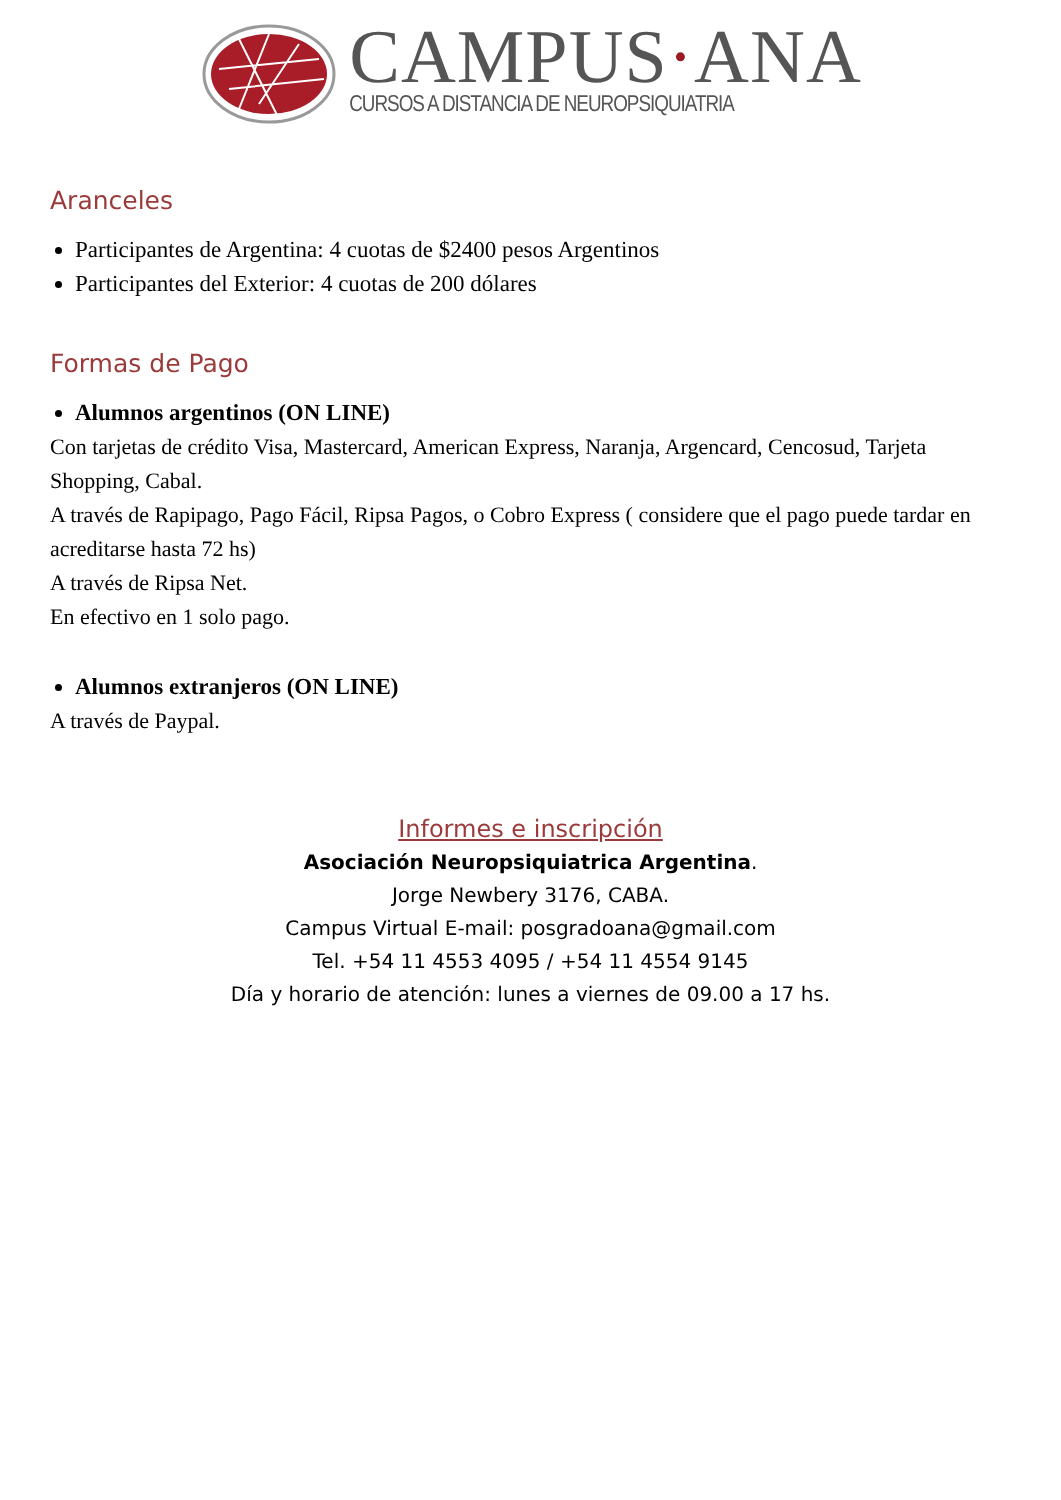CAMPUS·ANA
CURSOS A DISTANCIA DE NEUROPSIQUIATRIA
Aranceles
Participantes de Argentina: 4 cuotas de $2400 pesos Argentinos
Participantes del Exterior: 4 cuotas de 200 dólares
Formas de Pago
Alumnos argentinos (ON LINE)
Con tarjetas de crédito Visa, Mastercard, American Express, Naranja, Argencard, Cencosud, Tarjeta Shopping, Cabal.
A través de Rapipago, Pago Fácil, Ripsa Pagos, o Cobro Express ( considere que el pago puede tardar en acreditarse hasta 72 hs)
A través de Ripsa Net.
En efectivo en 1 solo pago.
Alumnos extranjeros (ON LINE)
A través de Paypal.
Informes e inscripción
Asociación Neuropsiquiatrica Argentina.
Jorge Newbery 3176, CABA.
Campus Virtual E-mail: posgradoana@gmail.com
Tel. +54 11 4553 4095 / +54 11 4554 9145
Día y horario de atención: lunes a viernes de 09.00 a 17 hs.